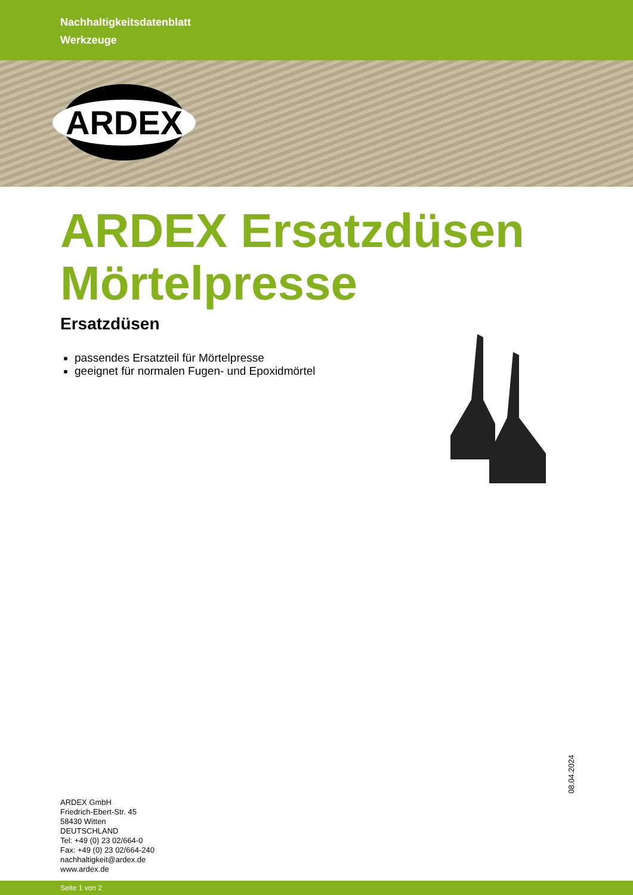Nachhaltigkeitsdatenblatt
Werkzeuge
ARDEX
ARDEX Ersatzdüsen
Mörtelpresse
Ersatzdüsen
passendes Ersatzteil für Mörtelpresse
geeignet für normalen Fugen- und Epoxidmörtel
08.04.2024
ARDEX GmbH
Friedrich-Ebert-Str. 45
58430 Witten
DEUTSCHLAND
Tel: +49 (0) 23 02/664-0
Fax: +49 (0) 23 02/664-240
nachhaltigkeit@ardex.de
www.ardex.de
Seite 1 von 2